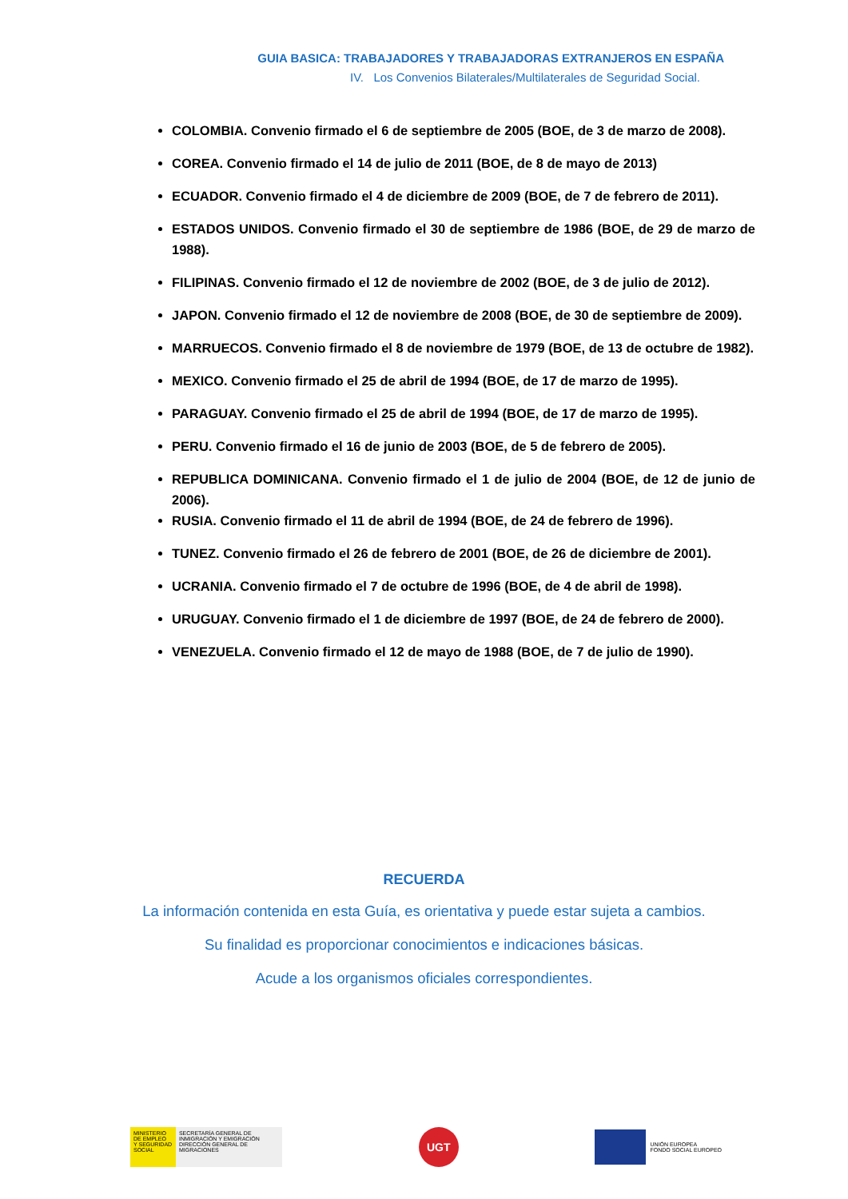GUIA BASICA: TRABAJADORES Y TRABAJADORAS EXTRANJEROS EN ESPAÑA
IV. Los Convenios Bilaterales/Multilaterales de Seguridad Social.
COLOMBIA. Convenio firmado el 6 de septiembre de 2005 (BOE, de 3 de marzo de 2008).
COREA. Convenio firmado el 14 de julio de 2011 (BOE, de 8 de mayo de 2013)
ECUADOR. Convenio firmado el 4 de diciembre de 2009 (BOE, de 7 de febrero de 2011).
ESTADOS UNIDOS. Convenio firmado el 30 de septiembre de 1986 (BOE, de 29 de marzo de 1988).
FILIPINAS. Convenio firmado el 12 de noviembre de 2002 (BOE, de 3 de julio de 2012).
JAPON. Convenio firmado el 12 de noviembre de 2008 (BOE, de 30 de septiembre de 2009).
MARRUECOS. Convenio firmado el 8 de noviembre de 1979 (BOE, de 13 de octubre de 1982).
MEXICO. Convenio firmado el 25 de abril de 1994 (BOE, de 17 de marzo de 1995).
PARAGUAY. Convenio firmado el 25 de abril de 1994 (BOE, de 17 de marzo de 1995).
PERU. Convenio firmado el 16 de junio de 2003 (BOE, de 5 de febrero de 2005).
REPUBLICA DOMINICANA. Convenio firmado el 1 de julio de 2004 (BOE, de 12 de junio de 2006).
RUSIA. Convenio firmado el 11 de abril de 1994 (BOE, de 24 de febrero de 1996).
TUNEZ. Convenio firmado el 26 de febrero de 2001 (BOE, de 26 de diciembre de 2001).
UCRANIA. Convenio firmado el 7 de octubre de 1996 (BOE, de 4 de abril de 1998).
URUGUAY. Convenio firmado el 1 de diciembre de 1997 (BOE, de 24 de febrero de 2000).
VENEZUELA. Convenio firmado el 12 de mayo de 1988 (BOE, de 7 de julio de 1990).
RECUERDA
La información contenida en esta Guía, es orientativa y puede estar sujeta a cambios.
Su finalidad es proporcionar conocimientos e indicaciones básicas.
Acude a los organismos oficiales correspondientes.
MINISTERIO
DE EMPLEO
Y SEGURIDAD SOCIAL
SECRETARÍA GENERAL DE INMIGRACIÓN Y EMIGRACIÓN
DIRECCIÓN GENERAL DE MIGRACIONES
UGT
UNIÓN EUROPEA
FONDO SOCIAL EUROPEO